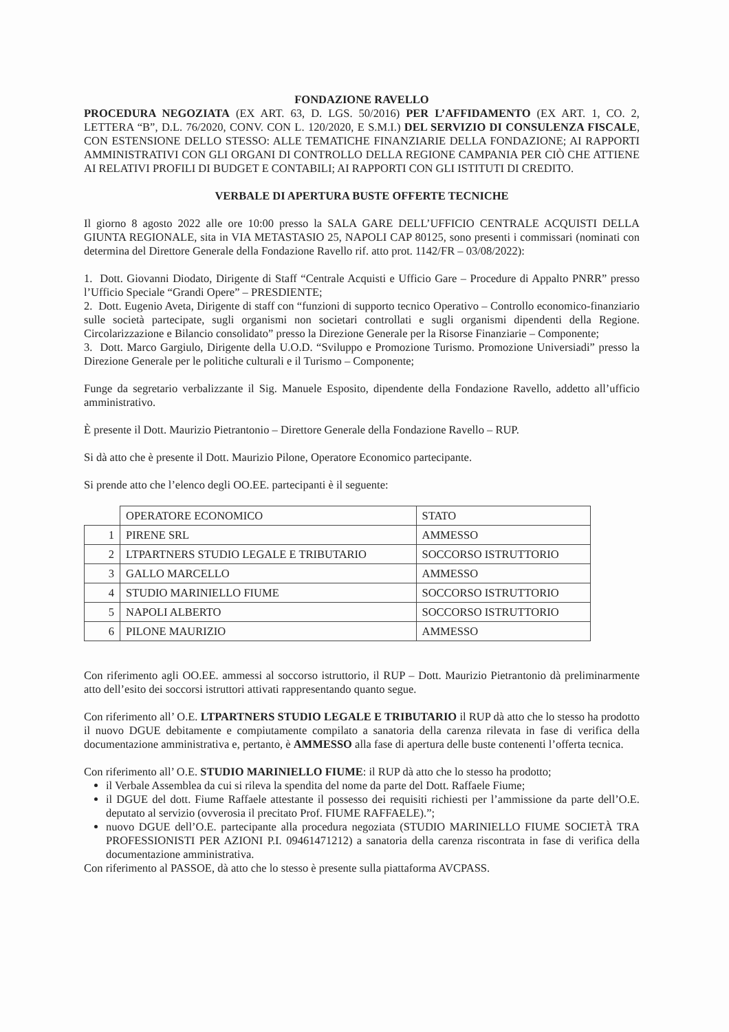FONDAZIONE RAVELLO
PROCEDURA NEGOZIATA (EX ART. 63, D. LGS. 50/2016) PER L’AFFIDAMENTO (EX ART. 1, CO. 2, LETTERA “B”, D.L. 76/2020, CONV. CON L. 120/2020, E S.M.I.) DEL SERVIZIO DI CONSULENZA FISCALE, CON ESTENSIONE DELLO STESSO: ALLE TEMATICHE FINANZIARIE DELLA FONDAZIONE; AI RAPPORTI AMMINISTRATIVI CON GLI ORGANI DI CONTROLLO DELLA REGIONE CAMPANIA PER CIÒ CHE ATTIENE AI RELATIVI PROFILI DI BUDGET E CONTABILI; AI RAPPORTI CON GLI ISTITUTI DI CREDITO.
VERBALE DI APERTURA BUSTE OFFERTE TECNICHE
Il giorno 8 agosto 2022 alle ore 10:00 presso la SALA GARE DELL’UFFICIO CENTRALE ACQUISTI DELLA GIUNTA REGIONALE, sita in VIA METASTASIO 25, NAPOLI CAP 80125, sono presenti i commissari (nominati con determina del Direttore Generale della Fondazione Ravello rif. atto prot. 1142/FR – 03/08/2022):
1. Dott. Giovanni Diodato, Dirigente di Staff “Centrale Acquisti e Ufficio Gare – Procedure di Appalto PNRR” presso l’Ufficio Speciale “Grandi Opere” – PRESDIENTE;
2. Dott. Eugenio Aveta, Dirigente di staff con “funzioni di supporto tecnico Operativo – Controllo economico-finanziario sulle società partecipate, sugli organismi non societari controllati e sugli organismi dipendenti della Regione. Circolarizzazione e Bilancio consolidato” presso la Direzione Generale per la Risorse Finanziarie – Componente;
3. Dott. Marco Gargiulo, Dirigente della U.O.D. “Sviluppo e Promozione Turismo. Promozione Universiadi” presso la Direzione Generale per le politiche culturali e il Turismo – Componente;
Funge da segretario verbalizzante il Sig. Manuele Esposito, dipendente della Fondazione Ravello, addetto all’ufficio amministrativo.
È presente il Dott. Maurizio Pietrantonio – Direttore Generale della Fondazione Ravello – RUP.
Si dà atto che è presente il Dott. Maurizio Pilone, Operatore Economico partecipante.
Si prende atto che l’elenco degli OO.EE. partecipanti è il seguente:
| | OPERATORE ECONOMICO | STATO |
| 1 | PIRENE SRL | AMMESSO |
| 2 | LTPARTNERS STUDIO LEGALE E TRIBUTARIO | SOCCORSO ISTRUTTORIO |
| 3 | GALLO MARCELLO | AMMESSO |
| 4 | STUDIO MARINIELLO FIUME | SOCCORSO ISTRUTTORIO |
| 5 | NAPOLI ALBERTO | SOCCORSO ISTRUTTORIO |
| 6 | PILONE MAURIZIO | AMMESSO |
Con riferimento agli OO.EE. ammessi al soccorso istruttorio, il RUP – Dott. Maurizio Pietrantonio dà preliminarmente atto dell’esito dei soccorsi istruttori attivati rappresentando quanto segue.
Con riferimento all’ O.E. LTPARTNERS STUDIO LEGALE E TRIBUTARIO il RUP dà atto che lo stesso ha prodotto il nuovo DGUE debitamente e compiutamente compilato a sanatoria della carenza rilevata in fase di verifica della documentazione amministrativa e, pertanto, è AMMESSO alla fase di apertura delle buste contenenti l’offerta tecnica.
Con riferimento all’ O.E. STUDIO MARINIELLO FIUME: il RUP dà atto che lo stesso ha prodotto;
il Verbale Assemblea da cui si rileva la spendita del nome da parte del Dott. Raffaele Fiume;
il DGUE del dott. Fiume Raffaele attestante il possesso dei requisiti richiesti per l’ammissione da parte dell’O.E. deputato al servizio (ovverosia il precitato Prof. FIUME RAFFAELE).”;
nuovo DGUE dell’O.E. partecipante alla procedura negoziata (STUDIO MARINIELLO FIUME SOCIETÀ TRA PROFESSIONISTI PER AZIONI P.I. 09461471212) a sanatoria della carenza riscontrata in fase di verifica della documentazione amministrativa.
Con riferimento al PASSOE, dà atto che lo stesso è presente sulla piattaforma AVCPASS.